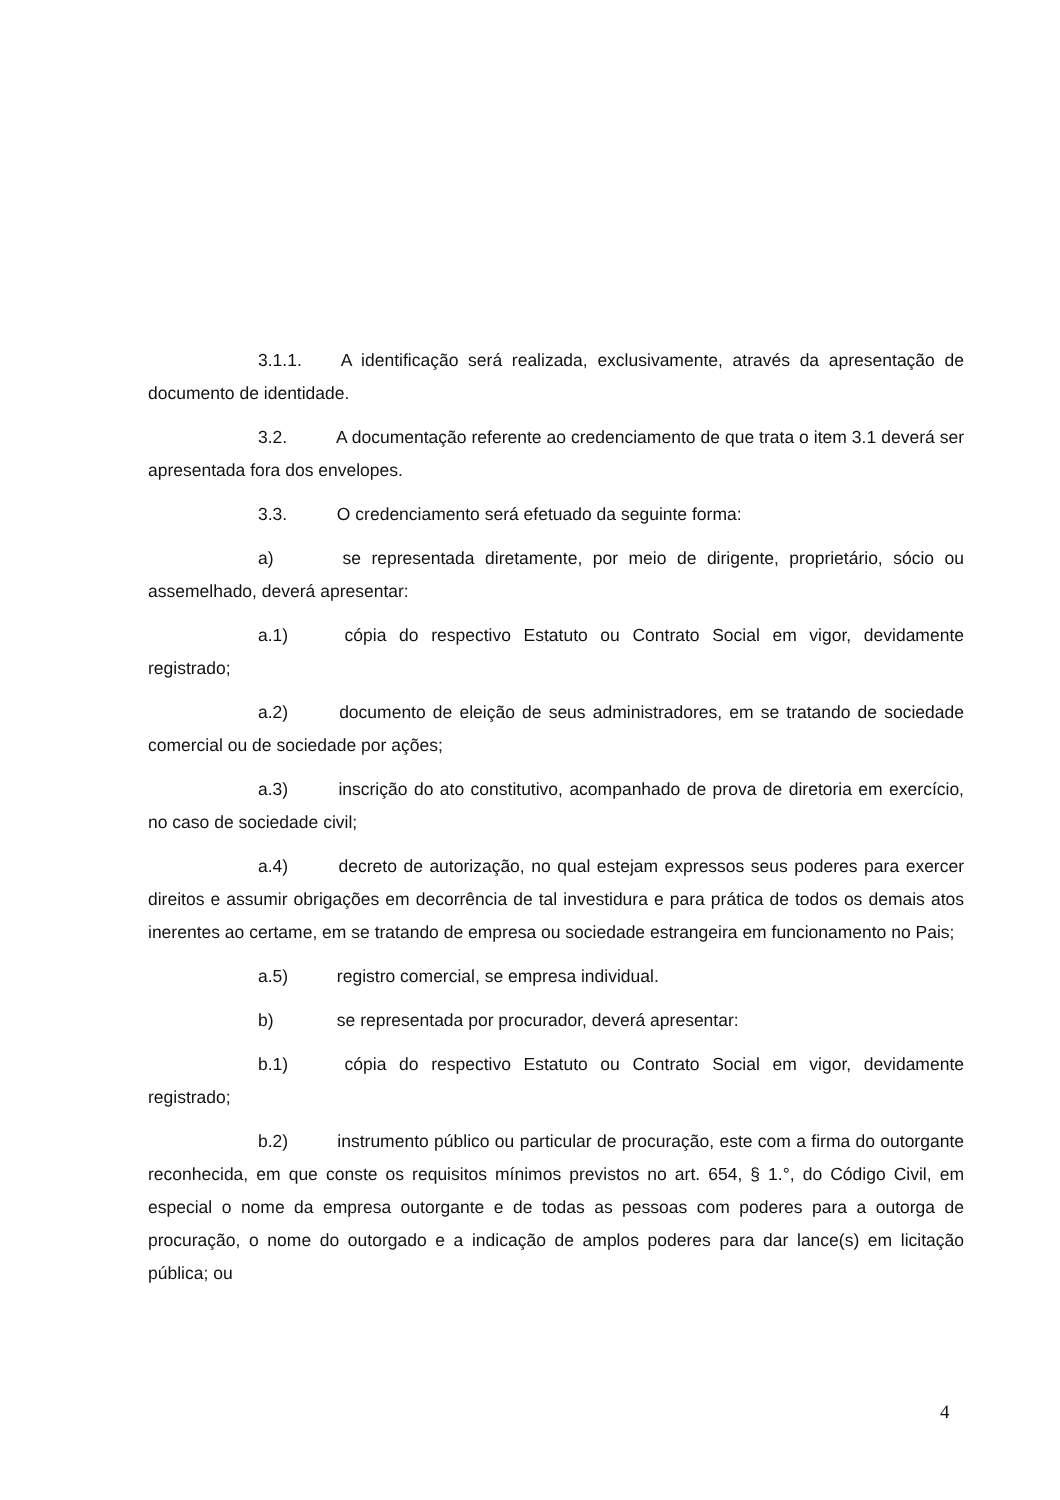3.1.1. A identificação será realizada, exclusivamente, através da apresentação de documento de identidade.
3.2. A documentação referente ao credenciamento de que trata o item 3.1 deverá ser apresentada fora dos envelopes.
3.3. O credenciamento será efetuado da seguinte forma:
a) se representada diretamente, por meio de dirigente, proprietário, sócio ou assemelhado, deverá apresentar:
a.1) cópia do respectivo Estatuto ou Contrato Social em vigor, devidamente registrado;
a.2) documento de eleição de seus administradores, em se tratando de sociedade comercial ou de sociedade por ações;
a.3) inscrição do ato constitutivo, acompanhado de prova de diretoria em exercício, no caso de sociedade civil;
a.4) decreto de autorização, no qual estejam expressos seus poderes para exercer direitos e assumir obrigações em decorrência de tal investidura e para prática de todos os demais atos inerentes ao certame, em se tratando de empresa ou sociedade estrangeira em funcionamento no Pais;
a.5) registro comercial, se empresa individual.
b) se representada por procurador, deverá apresentar:
b.1) cópia do respectivo Estatuto ou Contrato Social em vigor, devidamente registrado;
b.2) instrumento público ou particular de procuração, este com a firma do outorgante reconhecida, em que conste os requisitos mínimos previstos no art. 654, § 1.°, do Código Civil, em especial o nome da empresa outorgante e de todas as pessoas com poderes para a outorga de procuração, o nome do outorgado e a indicação de amplos poderes para dar lance(s) em licitação pública; ou
4